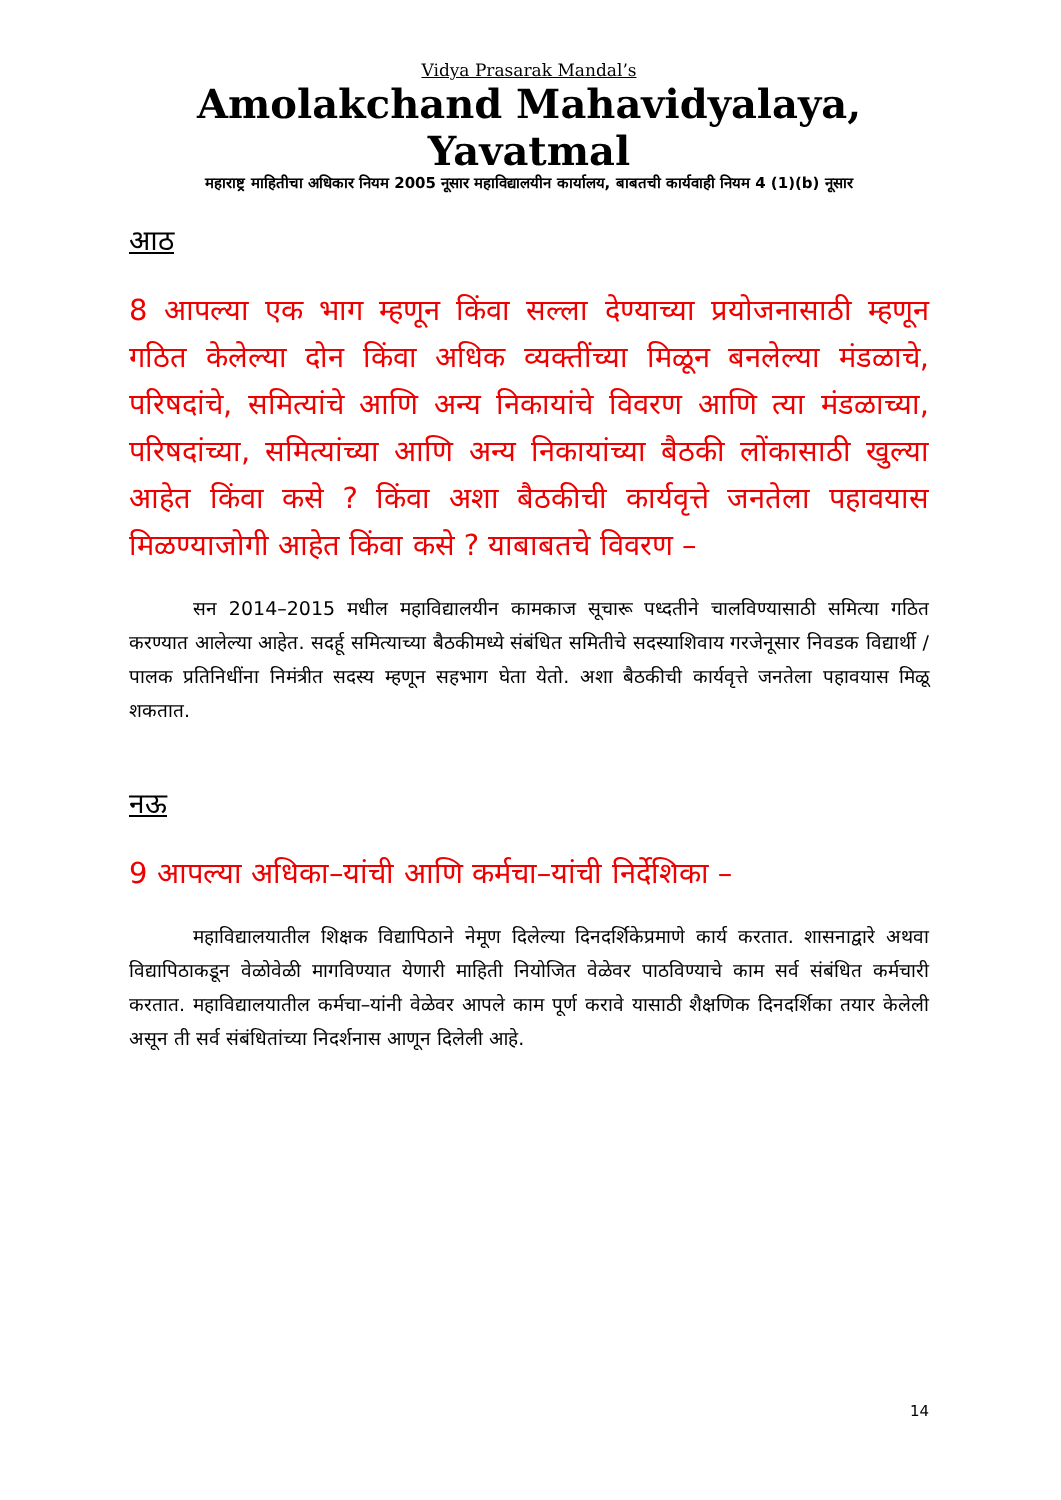Vidya Prasarak Mandal’s
Amolakchand Mahavidyalaya, Yavatmal
महाराष्ट्र माहितीचा अधिकार नियम 2005 नूसार महाविद्यालयीन कार्यालय, बाबतची कार्यवाही नियम 4 (1)(b) नूसार
आठ
8 आपल्या एक भाग म्हणून किंवा सल्ला देण्याच्या प्रयोजनासाठी म्हणून गठित केलेल्या दोन किंवा अधिक व्यक्तींच्या मिळून बनलेल्या मंडळाचे, परिषदांचे, समित्यांचे आणि अन्य निकायांचे विवरण आणि त्या मंडळाच्या, परिषदांच्या, समित्यांच्या आणि अन्य निकायांच्या बैठकी लोंकासाठी खुल्या आहेत किंवा कसे ? किंवा अशा बैठकीची कार्यवृत्ते जनतेला पहावयास मिळण्याजोगी आहेत किंवा कसे ? याबाबतचे विवरण –
सन 2014–2015 मधील महाविद्यालयीन कामकाज सूचारू पध्दतीने चालविण्यासाठी समित्या गठित करण्यात आलेल्या आहेत. सदर्हू समित्याच्या बैठकीमध्ये संबंधित समितीचे सदस्याशिवाय गरजेनूसार निवडक विद्यार्थी / पालक प्रतिनिधींना निमंत्रीत सदस्य म्हणून सहभाग घेता येतो. अशा बैठकीची कार्यवृत्ते जनतेला पहावयास मिळू शकतात.
नऊ
9 आपल्या अधिका–यांची आणि कर्मचा–यांची निर्देशिका –
महाविद्यालयातील शिक्षक विद्यापिठाने नेमूण दिलेल्या दिनदर्शिकेप्रमाणे कार्य करतात. शासनाद्वारे अथवा विद्यापिठाकडून वेळोवेळी मागविण्यात येणारी माहिती नियोजित वेळेवर पाठविण्याचे काम सर्व संबंधित कर्मचारी करतात. महाविद्यालयातील कर्मचा–यांनी वेळेवर आपले काम पूर्ण करावे यासाठी शैक्षणिक दिनदर्शिका तयार केलेली असून ती सर्व संबंधितांच्या निदर्शनास आणून दिलेली आहे.
14